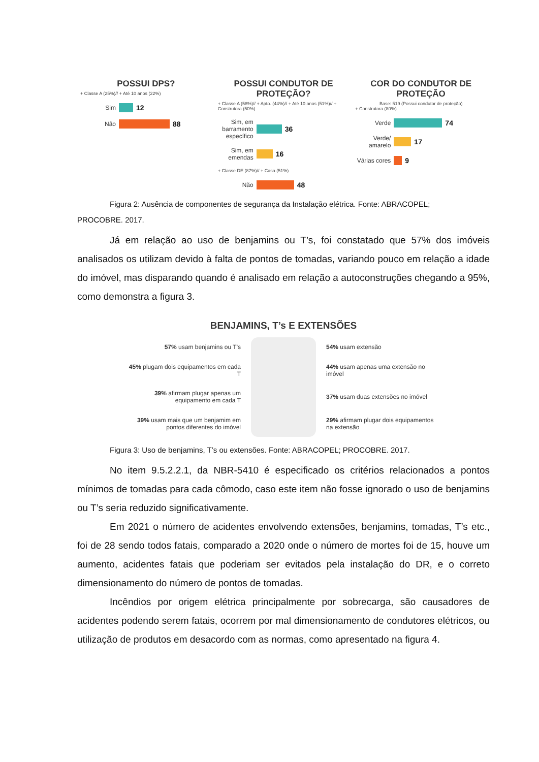POSSUI DPS?
+ Classe A (25%)// + Até 10 anos (22%)
Sim 12
Não 88
POSSUI CONDUTOR DE PROTEÇÃO?
+ Classe A (58%)// + Apto. (44%)// + Até 10 anos (51%)// + Construtora (50%)
Sim, em barramento específico 36
Sim, em emendas 16
+ Classe DE (87%)// + Casa (51%)
Não 48
COR DO CONDUTOR DE PROTEÇÃO
Base: 519 (Possui condutor de proteção)
+ Construtora (80%)
Verde 74
Verde/ amarelo 17
Várias cores 9
Figura 2: Ausência de componentes de segurança da Instalação elétrica. Fonte: ABRACOPEL;
PROCOBRE. 2017.
Já em relação ao uso de benjamins ou T’s, foi constatado que 57% dos imóveis analisados os utilizam devido à falta de pontos de tomadas, variando pouco em relação a idade do imóvel, mas disparando quando é analisado em relação a autoconstruções chegando a 95%, como demonstra a figura 3.
BENJAMINS, T’s E EXTENSÕES
57% usam benjamins ou T’s
54% usam extensão
45% plugam dois equipamentos em cada T
44% usam apenas uma extensão no imóvel
39% afirmam plugar apenas um equipamento em cada T
37% usam duas extensões no imóvel
39% usam mais que um benjamim em pontos diferentes do imóvel
29% afirmam plugar dois equipamentos na extensão
Figura 3: Uso de benjamins, T’s ou extensões. Fonte: ABRACOPEL; PROCOBRE. 2017.
No item 9.5.2.2.1, da NBR-5410 é especificado os critérios relacionados a pontos mínimos de tomadas para cada cômodo, caso este item não fosse ignorado o uso de benjamins ou T’s seria reduzido significativamente.
Em 2021 o número de acidentes envolvendo extensões, benjamins, tomadas, T’s etc., foi de 28 sendo todos fatais, comparado a 2020 onde o número de mortes foi de 15, houve um aumento, acidentes fatais que poderiam ser evitados pela instalação do DR, e o correto dimensionamento do número de pontos de tomadas.
Incêndios por origem elétrica principalmente por sobrecarga, são causadores de acidentes podendo serem fatais, ocorrem por mal dimensionamento de condutores elétricos, ou utilização de produtos em desacordo com as normas, como apresentado na figura 4.